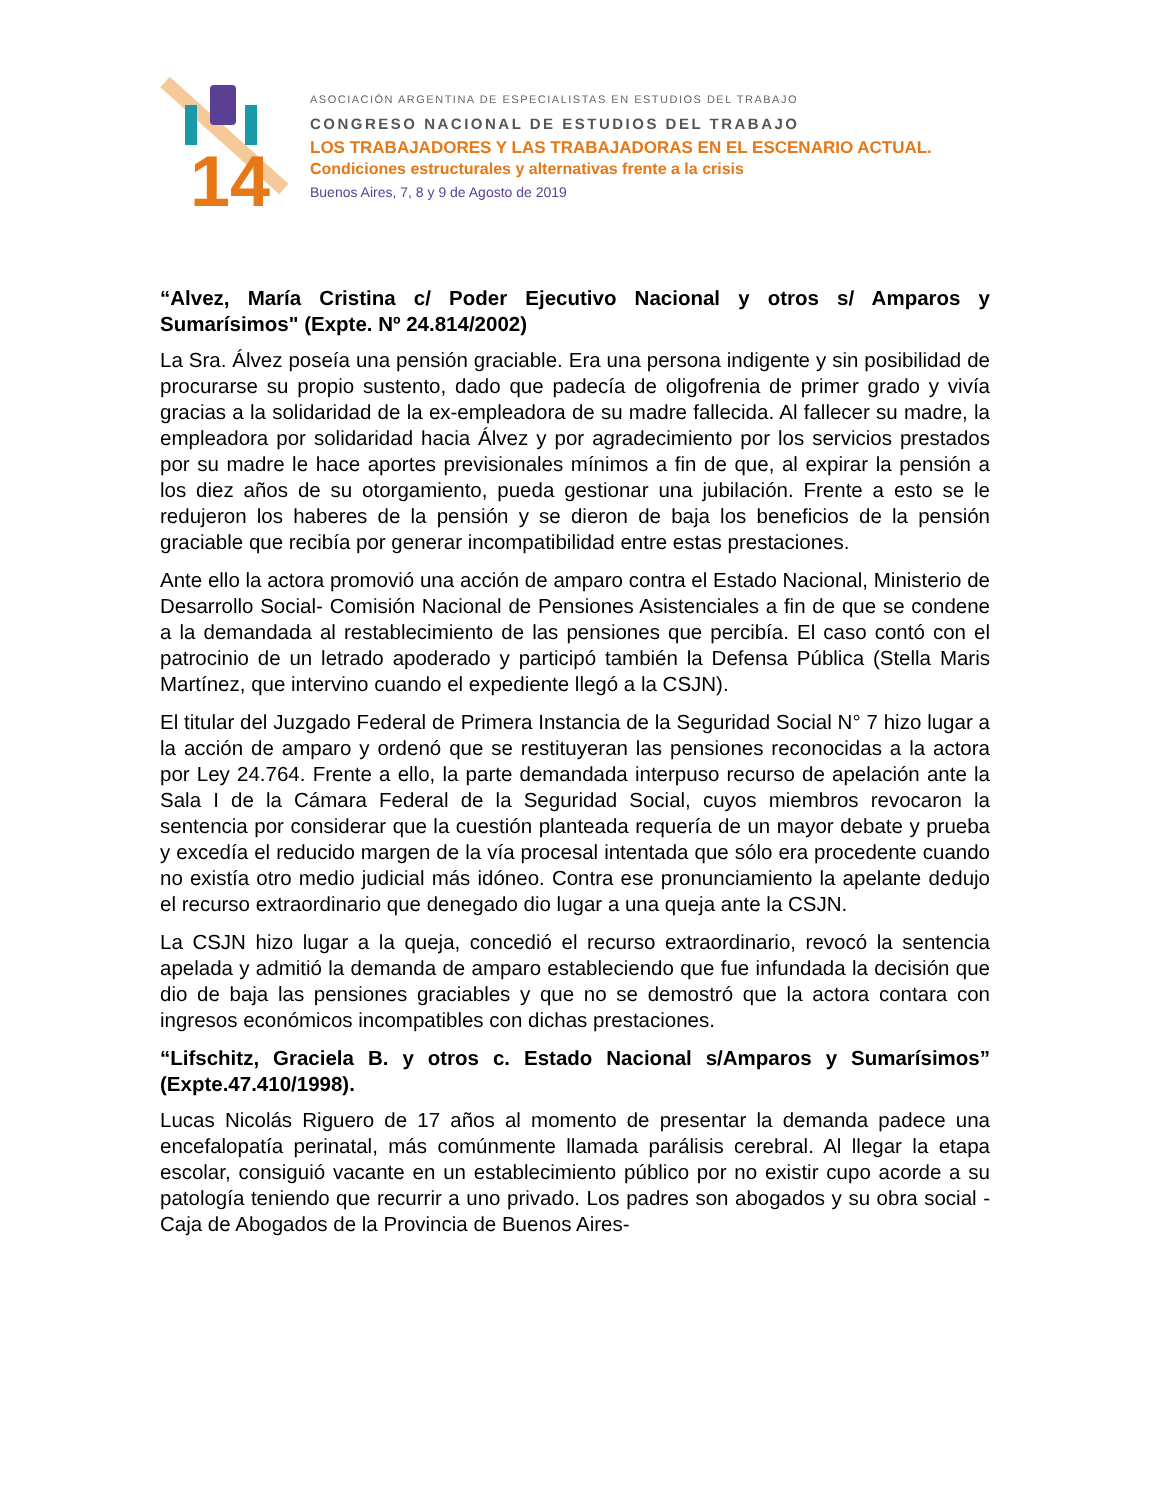14
ASOCIACIÓN ARGENTINA DE ESPECIALISTAS EN ESTUDIOS DEL TRABAJO
CONGRESO NACIONAL DE ESTUDIOS DEL TRABAJO
LOS TRABAJADORES Y LAS TRABAJADORAS EN EL ESCENARIO ACTUAL.
Condiciones estructurales y alternativas frente a la crisis
Buenos Aires, 7, 8 y 9 de Agosto de 2019
“Alvez, María Cristina c/ Poder Ejecutivo Nacional y otros s/ Amparos y Sumarísimos" (Expte. Nº 24.814/2002)
La Sra. Álvez poseía una pensión graciable. Era una persona indigente y sin posibilidad de procurarse su propio sustento, dado que padecía de oligofrenia de primer grado y vivía gracias a la solidaridad de la ex-empleadora de su madre fallecida. Al fallecer su madre, la empleadora por solidaridad hacia Álvez y por agradecimiento por los servicios prestados por su madre le hace aportes previsionales mínimos a fin de que, al expirar la pensión a los diez años de su otorgamiento, pueda gestionar una jubilación. Frente a esto se le redujeron los haberes de la pensión y se dieron de baja los beneficios de la pensión graciable que recibía por generar incompatibilidad entre estas prestaciones.
Ante ello la actora promovió una acción de amparo contra el Estado Nacional, Ministerio de Desarrollo Social- Comisión Nacional de Pensiones Asistenciales a fin de que se condene a la demandada al restablecimiento de las pensiones que percibía. El caso contó con el patrocinio de un letrado apoderado y participó también la Defensa Pública (Stella Maris Martínez, que intervino cuando el expediente llegó a la CSJN).
El titular del Juzgado Federal de Primera Instancia de la Seguridad Social N° 7 hizo lugar a la acción de amparo y ordenó que se restituyeran las pensiones reconocidas a la actora por Ley 24.764. Frente a ello, la parte demandada interpuso recurso de apelación ante la Sala I de la Cámara Federal de la Seguridad Social, cuyos miembros revocaron la sentencia por considerar que la cuestión planteada requería de un mayor debate y prueba y excedía el reducido margen de la vía procesal intentada que sólo era procedente cuando no existía otro medio judicial más idóneo. Contra ese pronunciamiento la apelante dedujo el recurso extraordinario que denegado dio lugar a una queja ante la CSJN.
La CSJN hizo lugar a la queja, concedió el recurso extraordinario, revocó la sentencia apelada y admitió la demanda de amparo estableciendo que fue infundada la decisión que dio de baja las pensiones graciables y que no se demostró que la actora contara con ingresos económicos incompatibles con dichas prestaciones.
“Lifschitz, Graciela B. y otros c. Estado Nacional s/Amparos y Sumarísimos” (Expte.47.410/1998).
Lucas Nicolás Riguero de 17 años al momento de presentar la demanda padece una encefalopatía perinatal, más comúnmente llamada parálisis cerebral. Al llegar la etapa escolar, consiguió vacante en un establecimiento público por no existir cupo acorde a su patología teniendo que recurrir a uno privado. Los padres son abogados y su obra social -Caja de Abogados de la Provincia de Buenos Aires-